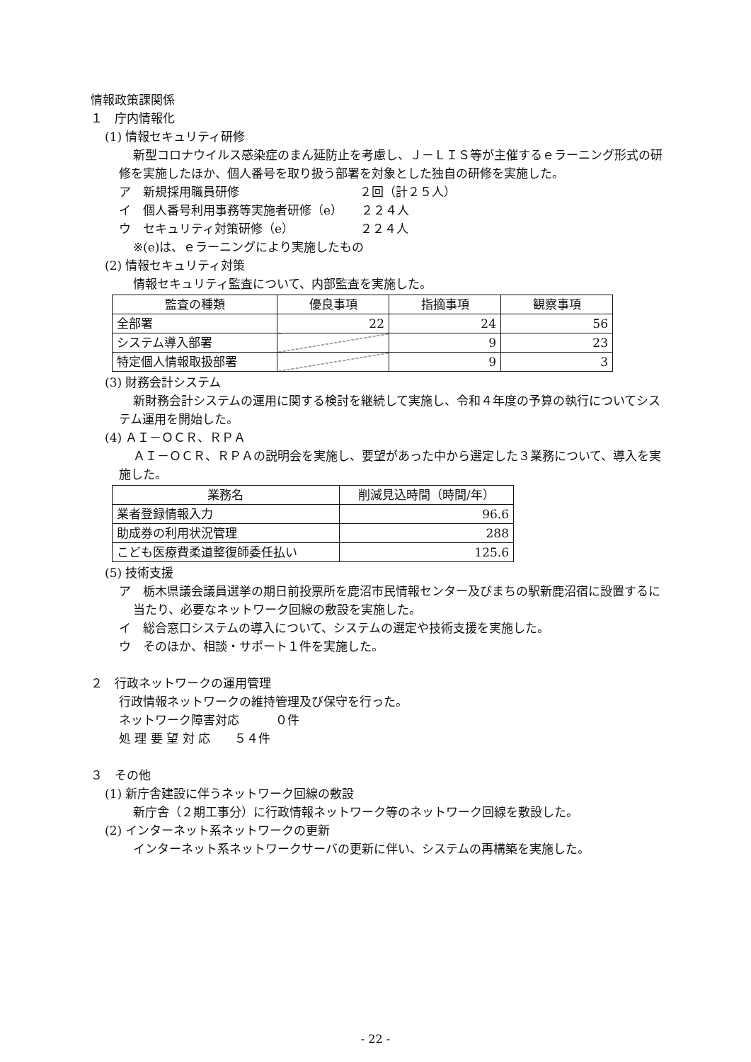情報政策課関係
１　庁内情報化
(1) 情報セキュリティ研修
新型コロナウイルス感染症のまん延防止を考慮し、Ｊ－ＬＩＳ等が主催するｅラーニング形式の研修を実施したほか、個人番号を取り扱う部署を対象とした独自の研修を実施した。
ア　新規採用職員研修　　　　　　　　　　２回（計２５人）
イ　個人番号利用事務等実施者研修（e）　　２２４人
ウ　セキュリティ対策研修（e）　　　　　　２２４人
※(e)は、ｅラーニングにより実施したもの
(2) 情報セキュリティ対策
情報セキュリティ監査について、内部監査を実施した。
| 監査の種類 | 優良事項 | 指摘事項 | 観察事項 |
| 全部署 | 22 | 24 | 56 |
| システム導入部署 | | 9 | 23 |
| 特定個人情報取扱部署 | | 9 | 3 |
(3) 財務会計システム
新財務会計システムの運用に関する検討を継続して実施し、令和４年度の予算の執行についてシステム運用を開始した。
(4) ＡＩ－ＯＣＲ、ＲＰＡ
ＡＩ－ＯＣＲ、ＲＰＡの説明会を実施し、要望があった中から選定した３業務について、導入を実施した。
| 業務名 | 削減見込時間（時間/年） |
| 業者登録情報入力 | 96.6 |
| 助成券の利用状況管理 | 288 |
| こども医療費柔道整復師委任払い | 125.6 |
(5) 技術支援
ア　栃木県議会議員選挙の期日前投票所を鹿沼市民情報センター及びまちの駅新鹿沼宿に設置するに当たり、必要なネットワーク回線の敷設を実施した。
イ　総合窓口システムの導入について、システムの選定や技術支援を実施した。
ウ　そのほか、相談・サポート１件を実施した。
２　行政ネットワークの運用管理
行政情報ネットワークの維持管理及び保守を行った。
ネットワーク障害対応　　　０件
処 理 要 望 対 応　　５４件
３　その他
(1) 新庁舎建設に伴うネットワーク回線の敷設
新庁舎（２期工事分）に行政情報ネットワーク等のネットワーク回線を敷設した。
(2) インターネット系ネットワークの更新
インターネット系ネットワークサーバの更新に伴い、システムの再構築を実施した。
- 22 -